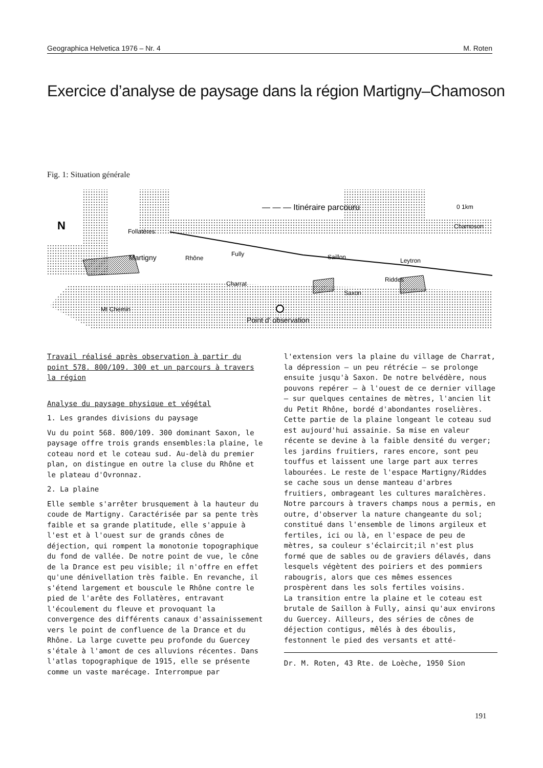Geographica Helvetica 1976 – Nr. 4 M. Roten
Exercice d’analyse de paysage dans la région Martigny–Chamoson
Fig. 1: Situation générale
Follatères
Martigny
Rhône
Fully
Charrat
Saxon
Saillon
Leytron
Riddes
Chamoson
Mt Chemin
Point d' observation
— — — Itinéraire parcouru
0 1km
N
Travail réalisé après observation à partir du point 578. 800/109. 300 et un parcours à travers la région
Analyse du paysage physique et végétal
1. Les grandes divisions du paysage
Vu du point 568. 800/109. 300 dominant Saxon, le paysage offre trois grands ensembles:la plaine, le coteau nord et le coteau sud. Au-delà du premier plan, on distingue en outre la cluse du Rhône et le plateau d'Ovronnaz.
2. La plaine
Elle semble s'arrêter brusquement à la hauteur du coude de Martigny. Caractérisée par sa pente très faible et sa grande platitude, elle s'appuie à l'est et à l'ouest sur de grands cônes de déjection, qui rompent la monotonie topographique du fond de vallée. De notre point de vue, le cône de la Drance est peu visible; il n'offre en effet qu'une dénivellation très faible. En revanche, il s'étend largement et bouscule le Rhône contre le pied de l'arête des Follatères, entravant l'écoulement du fleuve et provoquant la convergence des différents canaux d'assainissement vers le point de confluence de la Drance et du Rhône. La large cuvette peu profonde du Guercey s'étale à l'amont de ces alluvions récentes. Dans l'atlas topographique de 1915, elle se présente comme un vaste marécage. Interrompue par
l'extension vers la plaine du village de Charrat, la dépression — un peu rétrécie — se prolonge ensuite jusqu'à Saxon. De notre belvédère, nous pouvons repérer — à l'ouest de ce dernier village — sur quelques centaines de mètres, l'ancien lit du Petit Rhône, bordé d'abondantes roselières. Cette partie de la plaine longeant le coteau sud est aujourd'hui assainie. Sa mise en valeur récente se devine à la faible densité du verger; les jardins fruitiers, rares encore, sont peu touffus et laissent une large part aux terres labourées. Le reste de l'espace Martigny/Riddes se cache sous un dense manteau d'arbres fruitiers, ombrageant les cultures maraîchères. Notre parcours à travers champs nous a permis, en outre, d'observer la nature changeante du sol; constitué dans l'ensemble de limons argileux et fertiles, ici ou là, en l'espace de peu de mètres, sa couleur s'éclaircit;il n'est plus formé que de sables ou de graviers délavés, dans lesquels végètent des poiriers et des pommiers rabougris, alors que ces mêmes essences prospèrent dans les sols fertiles voisins.
La transition entre la plaine et le coteau est brutale de Saillon à Fully, ainsi qu'aux environs du Guercey. Ailleurs, des séries de cônes de déjection contigus, mêlés à des éboulis, festonnent le pied des versants et atté-
Dr. M. Roten, 43 Rte. de Loèche, 1950 Sion
191